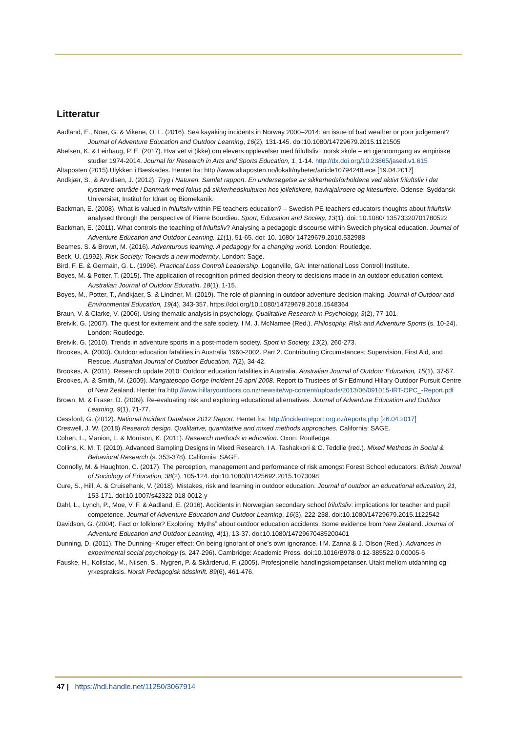Litteratur
Aadland, E., Noer, G. & Vikene, O. L. (2016). Sea kayaking incidents in Norway 2000–2014: an issue of bad weather or poor judgement? Journal of Adventure Education and Outdoor Learning, 16(2), 131-145. doi:10.1080/14729679.2015.1121505
Abelsen, K. & Leirhaug, P. E. (2017). Hva vet vi (ikke) om elevers opplevelser med friluftsliv i norsk skole – en gjennomgang av empiriske studier 1974-2014. Journal for Research in Arts and Sports Education, 1, 1-14. http://dx.doi.org/10.23865/jased.v1.615
Altaposten (2015).Ulykken i Bæskades. Hentet fra: http://www.altaposten.no/lokalt/nyheter/article10794248.ece [19.04.2017]
Andkjær, S., & Arvidsen, J. (2012). Tryg i Naturen. Samlet rapport. En undersøgelse av sikkerhedsforholdene ved aktivt friluftsliv i det kystnære område i Danmark med fokus på sikkerhedskulturen hos jollefiskere, havkajakroere og kitesurfere. Odense: Syddansk Universitet, Institut for Idræt og Biomekanik.
Backman, E. (2008). What is valued in friluftsliv within PE teachers education? – Swedish PE teachers educators thoughts about friluftsliv analysed through the perspective of Pierre Bourdieu. Sport, Education and Society, 13(1). doi: 10.1080/ 13573320701780522
Backman, E. (2011). What controls the teaching of friluftsliv? Analysing a pedagogic discourse within Swedich physical education. Journal of Adventure Education and Outdoor Learning. 11(1), 51-65. doi: 10. 1080/ 14729679.2010.532988
Beames. S. & Brown, M. (2016). Adventurous learning. A pedagogy for a changing world. London: Routledge.
Beck, U. (1992). Risk Society: Towards a new modernity. London: Sage.
Bird, F. E. & Germain, G. L. (1996). Practical Loss Controll Leadership. Loganville, GA: International Loss Controll Institute.
Boyes, M. & Potter, T. (2015). The application of recognition-primed decision theory to decisions made in an outdoor education context. Australian Journal of Outdoor Educatin, 18(1), 1-15.
Boyes, M., Potter, T., Andkjaer, S. & Lindner, M. (2019). The role of planning in outdoor adventure decision making. Journal of Outdoor and Environmental Education, 19(4), 343-357. https://doi.org/10.1080/14729679.2018.1548364
Braun, V. & Clarke, V. (2006). Using thematic analysis in psychology. Qualitative Research in Psychology, 3(2), 77-101.
Breivik, G. (2007). The quest for exitement and the safe society. I M. J. McNamee (Red.). Philosophy, Risk and Adventure Sports (s. 10-24). London: Routledge.
Breivik, G. (2010). Trends in adventure sports in a post-modern society. Sport in Society, 13(2), 260-273.
Brookes, A. (2003). Outdoor education fatalities in Australia 1960-2002. Part 2. Contributing Circumstances: Supervision, First Aid, and Rescue. Australian Journal of Outdoor Education, 7(2), 34-42.
Brookes, A. (2011). Research update 2010: Outdoor education fatalities in Australia. Australian Journal of Outdoor Education, 15(1), 37-57.
Brookes, A. & Smith, M. (2009). Mangatepopo Gorge Incident 15 april 2008. Report to Trustees of Sir Edmund Hillary Outdoor Pursuit Centre of New Zealand. Hentet fra http://www.hillaryoutdoors.co.nz/newsite/wp-content/uploads/2013/06/091015-IRT-OPC_-Report.pdf
Brown, M. & Fraser, D. (2009). Re-evaluating risk and exploring educational alternatives. Journal of Adventure Education and Outdoor Learning, 9(1), 71-77.
Cessford, G. (2012). National Incident Database 2012 Report. Hentet fra: http://incidentreport.org.nz/reports.php [26.04.2017]
Creswell, J. W. (2018) Research design. Qualitative, quantitative and mixed methods approaches. California: SAGE.
Cohen, L., Manion, L. & Morrison, K. (2011). Research methods in education. Oxon: Routledge.
Collins, K. M. T. (2010). Advanced Sampling Designs in Mixed Research. I A. Tashakkori & C. Teddlie (red.). Mixed Methods in Social & Behavioral Research (s. 353-378). California: SAGE.
Connolly, M. & Haughton, C. (2017). The perception, management and performance of risk amongst Forest School educators. British Journal of Sociology of Education, 38(2), 105-124. doi:10.1080/01425692.2015.1073098
Cure, S., Hill, A. & Cruisehank, V. (2018). Mistakes, risk and learning in outdoor education. Journal of outdoor an educational education, 21, 153-171. doi:10.1007/s42322-018-0012-y
Dahl, L., Lynch, P., Moe, V. F. & Aadland, E. (2016). Accidents in Norwegian secondary school friluftsliv: implications for teacher and pupil competence. Journal of Adventure Education and Outdoor Learning, 16(3), 222-238. doi:10.1080/14729679.2015.1122542
Davidson, G. (2004). Fact or folklore? Exploring “Myths” about outdoor education accidents: Some evidence from New Zealand. Journal of Adventure Education and Outdoor Learning, 4(1), 13-37. doi:10.1080/14729670485200401
Dunning, D. (2011). The Dunning–Kruger effect: On being ignorant of one's own ignorance. I M. Zanna & J. Olson (Red.), Advances in experimental social psychology (s. 247-296). Cambridge: Academic Press. doi:10.1016/B978-0-12-385522-0.00005-6
Fauske, H., Kollstad, M., Nilsen, S., Nygren, P. & Skårderud, F. (2005). Profesjonelle handlingskompetanser. Utakt mellom utdanning og yrkespraksis. Norsk Pedagogisk tidsskrift. 89(6), 461-476.
47 | https://hdl.handle.net/11250/3067914